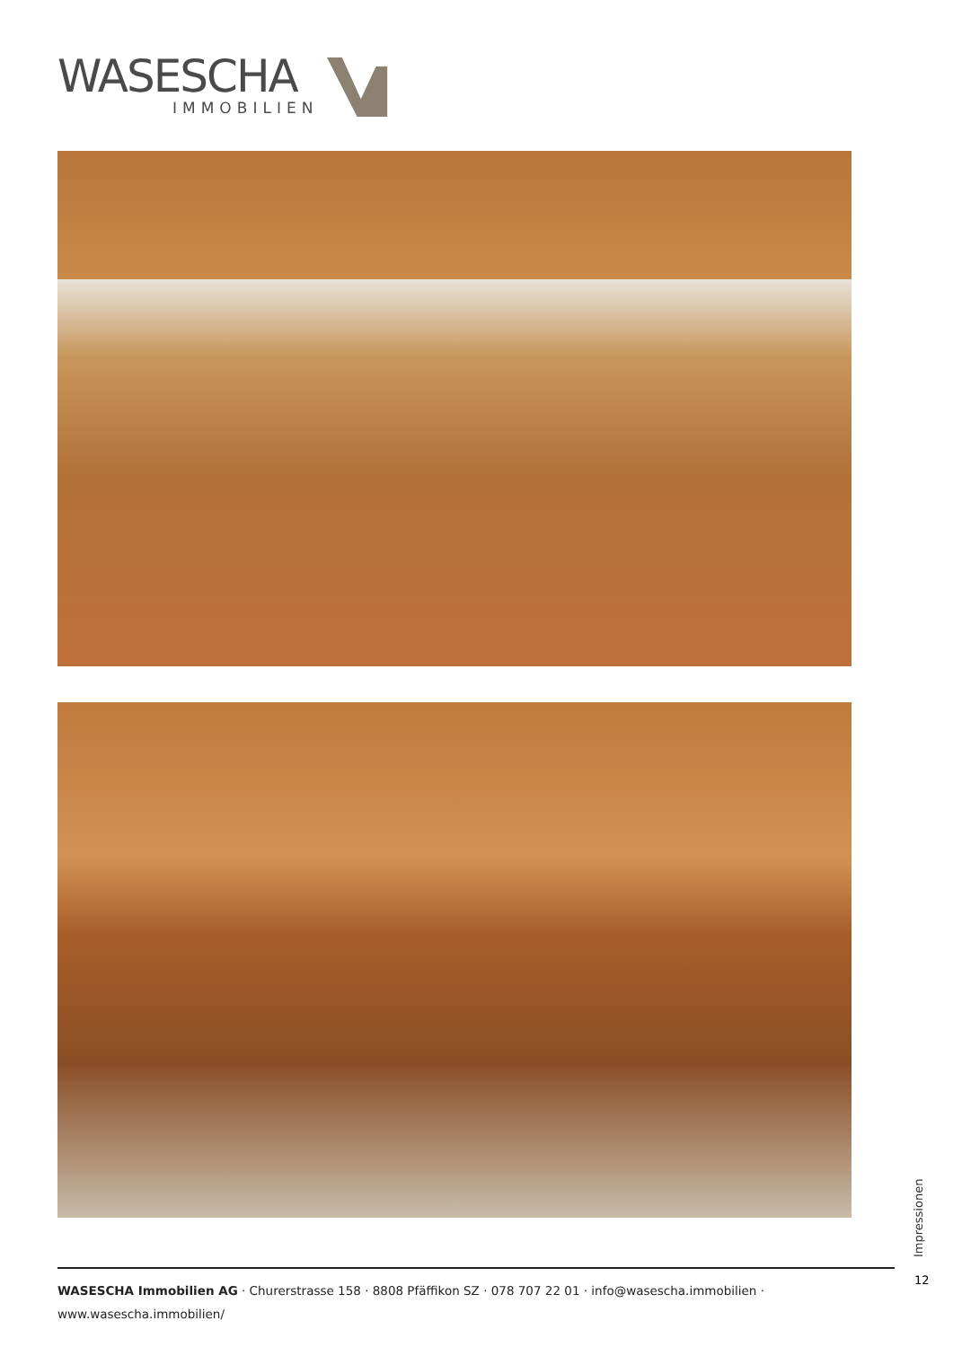WASESCHA
IMMOBILIEN
Impressionen
12
WASESCHA Immobilien AG · Churerstrasse 158 · 8808 Pfäffikon SZ · 078 707 22 01 · info@wasescha.immobilien · www.wasescha.immobilien/